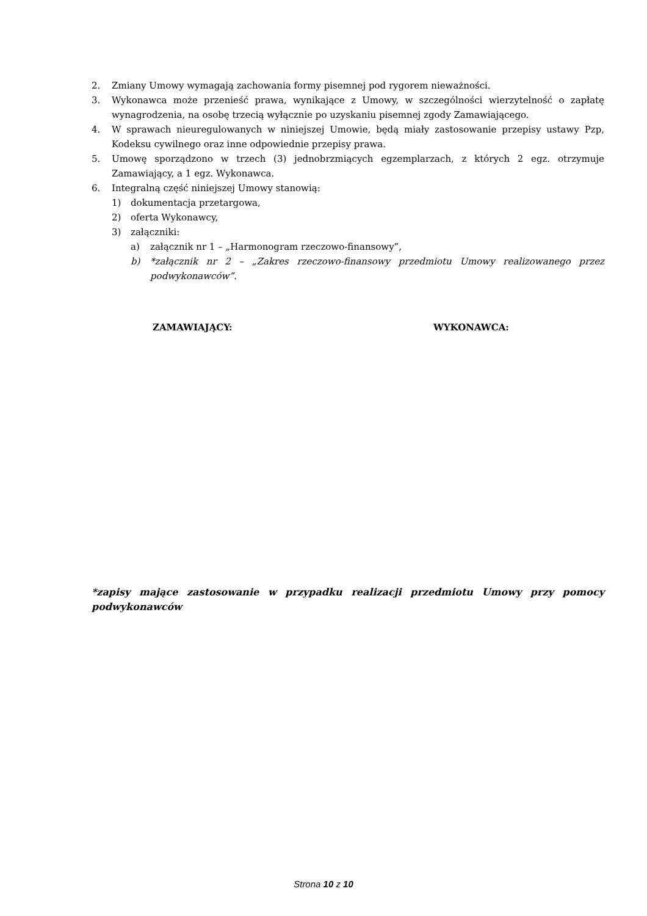2. Zmiany Umowy wymagają zachowania formy pisemnej pod rygorem nieważności.
3. Wykonawca może przenieść prawa, wynikające z Umowy, w szczególności wierzytelność o zapłatę wynagrodzenia, na osobę trzecią wyłącznie po uzyskaniu pisemnej zgody Zamawiającego.
4. W sprawach nieuregulowanych w niniejszej Umowie, będą miały zastosowanie przepisy ustawy Pzp, Kodeksu cywilnego oraz inne odpowiednie przepisy prawa.
5. Umowę sporządzono w trzech (3) jednobrzmiących egzemplarzach, z których 2 egz. otrzymuje Zamawiający, a 1 egz. Wykonawca.
6. Integralną część niniejszej Umowy stanowią:
1) dokumentacja przetargowa,
2) oferta Wykonawcy,
3) załączniki:
a) załącznik nr 1 – „Harmonogram rzeczowo-finansowy”,
b) *załącznik nr 2 – „Zakres rzeczowo-finansowy przedmiotu Umowy realizowanego przez podwykonawców”.
ZAMAWIAJĄCY: WYKONAWCA:
*zapisy mające zastosowanie w przypadku realizacji przedmiotu Umowy przy pomocy podwykonawców
Strona 10 z 10